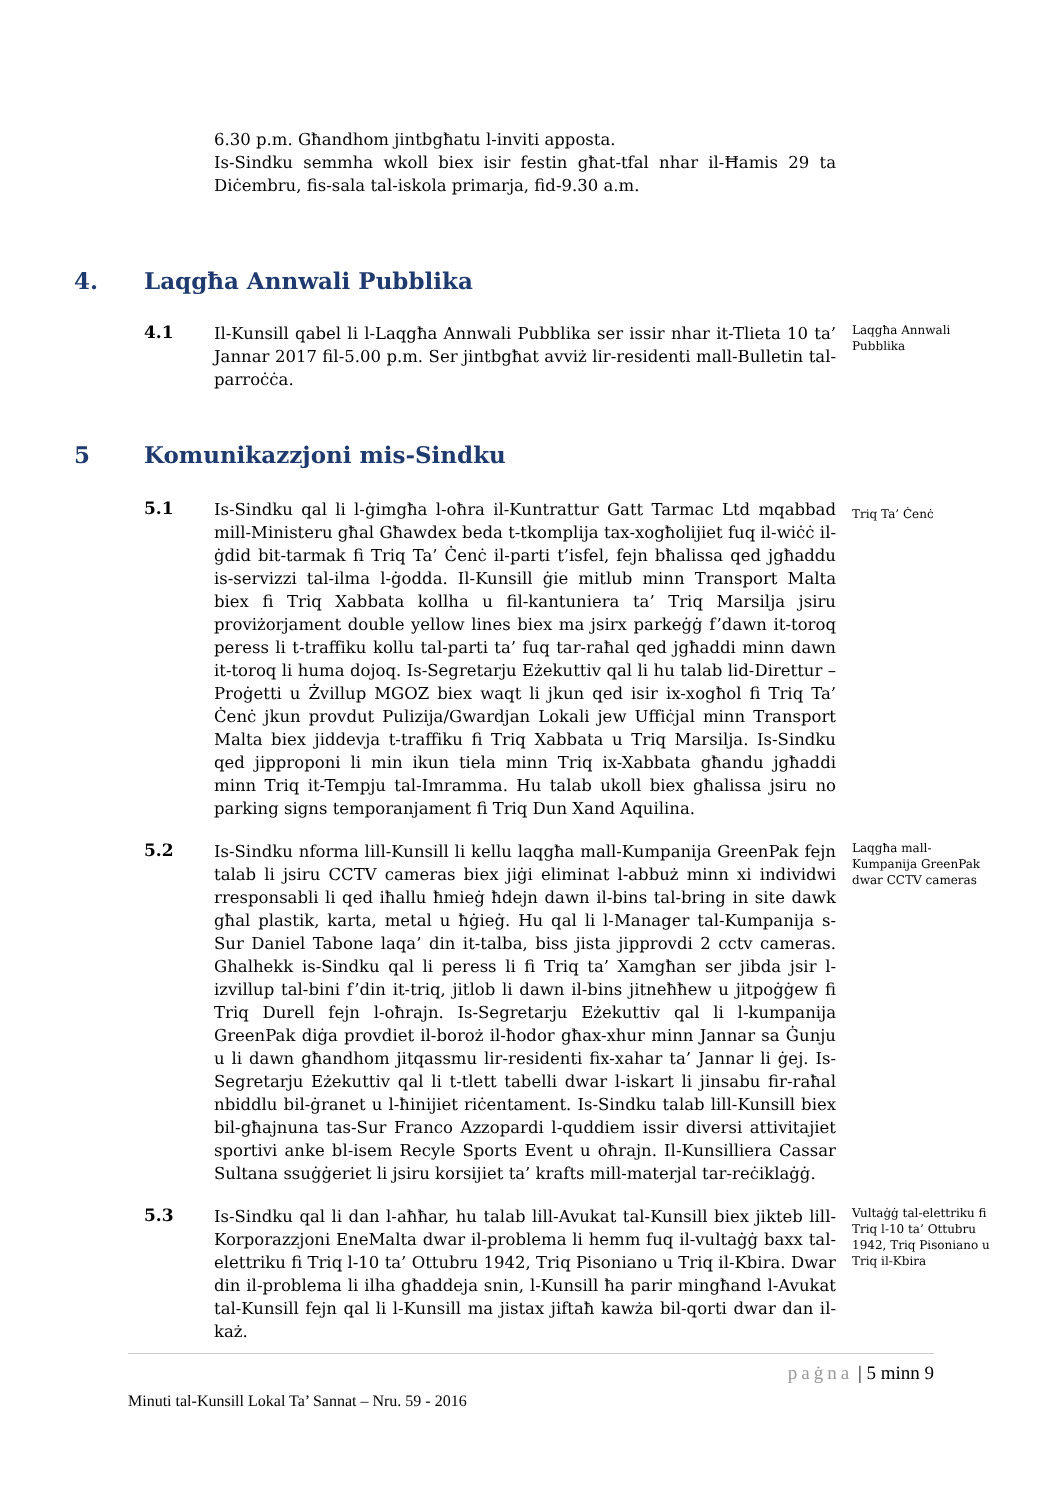6.30 p.m. Għandhom jintbgħatu l-inviti apposta.
Is-Sindku semmha wkoll biex isir festin għat-tfal nhar il-Ħamis 29 ta Diċembru, fis-sala tal-iskola primarja, fid-9.30 a.m.
4. Laqgħa Annwali Pubblika
4.1
Il-Kunsill qabel li l-Laqgħa Annwali Pubblika ser issir nhar it-Tlieta 10 ta’ Jannar 2017 fil-5.00 p.m. Ser jintbgħat avviż lir-residenti mall-Bulletin tal-parroċċa.
Laqgħa Annwali Pubblika
5 Komunikazzjoni mis-Sindku
5.1
Is-Sindku qal li l-ġimgħa l-oħra il-Kuntrattur Gatt Tarmac Ltd mqabbad mill-Ministeru għal Għawdex beda t-tkomplija tax-xogħolijiet fuq il-wiċċ il-ġdid bit-tarmak fi Triq Ta’ Ċenċ il-parti t’isfel, fejn bħalissa qed jgħaddu is-servizzi tal-ilma l-ġodda. Il-Kunsill ġie mitlub minn Transport Malta biex fi Triq Xabbata kollha u fil-kantuniera ta’ Triq Marsilja jsiru proviżorjament double yellow lines biex ma jsirx parkeġġ f’dawn it-toroq peress li t-traffiku kollu tal-parti ta’ fuq tar-raħal qed jgħaddi minn dawn it-toroq li huma dojoq. Is-Segretarju Eżekuttiv qal li hu talab lid-Direttur – Proġetti u Żvillup MGOZ biex waqt li jkun qed isir ix-xogħol fi Triq Ta’ Ċenċ jkun provdut Pulizija/Gwardjan Lokali jew Uffiċjal minn Transport Malta biex jiddevja t-traffiku fi Triq Xabbata u Triq Marsilja. Is-Sindku qed jipproponi li min ikun tiela minn Triq ix-Xabbata għandu jgħaddi minn Triq it-Tempju tal-Imramma. Hu talab ukoll biex għalissa jsiru no parking signs temporanjament fi Triq Dun Xand Aquilina.
Triq Ta’ Ċenċ
5.2
Is-Sindku nforma lill-Kunsill li kellu laqgħa mall-Kumpanija GreenPak fejn talab li jsiru CCTV cameras biex jiġi eliminat l-abbuż minn xi individwi rresponsabli li qed iħallu ħmieġ ħdejn dawn il-bins tal-bring in site dawk għal plastik, karta, metal u ħġieġ. Hu qal li l-Manager tal-Kumpanija s-Sur Daniel Tabone laqa’ din it-talba, biss jista jipprovdi 2 cctv cameras. Ghalhekk is-Sindku qal li peress li fi Triq ta’ Xamgħan ser jibda jsir l-izvillup tal-bini f’din it-triq, jitlob li dawn il-bins jitneħħew u jitpoġġew fi Triq Durell fejn l-oħrajn. Is-Segretarju Eżekuttiv qal li l-kumpanija GreenPak diġa provdiet il-boroż il-ħodor għax-xhur minn Jannar sa Ġunju u li dawn għandhom jitqassmu lir-residenti fix-xahar ta’ Jannar li ġej. Is-Segretarju Eżekuttiv qal li t-tlett tabelli dwar l-iskart li jinsabu fir-raħal nbiddlu bil-ġranet u l-ħinijiet riċentament. Is-Sindku talab lill-Kunsill biex bil-għajnuna tas-Sur Franco Azzopardi l-quddiem issir diversi attivitajiet sportivi anke bl-isem Recyle Sports Event u oħrajn. Il-Kunsilliera Cassar Sultana ssuġġeriet li jsiru korsijiet ta’ krafts mill-materjal tar-reċiklaġġ.
Laqgħa mall-Kumpanija GreenPak dwar CCTV cameras
5.3
Is-Sindku qal li dan l-aħħar, hu talab lill-Avukat tal-Kunsill biex jikteb lill-Korporazzjoni EneMalta dwar il-problema li hemm fuq il-vultaġġ baxx tal-elettriku fi Triq l-10 ta’ Ottubru 1942, Triq Pisoniano u Triq il-Kbira. Dwar din il-problema li ilha għaddeja snin, l-Kunsill ħa parir mingħand l-Avukat tal-Kunsill fejn qal li l-Kunsill ma jistax jiftaħ kawża bil-qorti dwar dan il-każ.
Vultaġġ tal-elettriku fi Triq l-10 ta’ Ottubru 1942, Triq Pisoniano u Triq il-Kbira
paġna | 5 minn 9
Minuti tal-Kunsill Lokal Ta’ Sannat – Nru. 59 - 2016